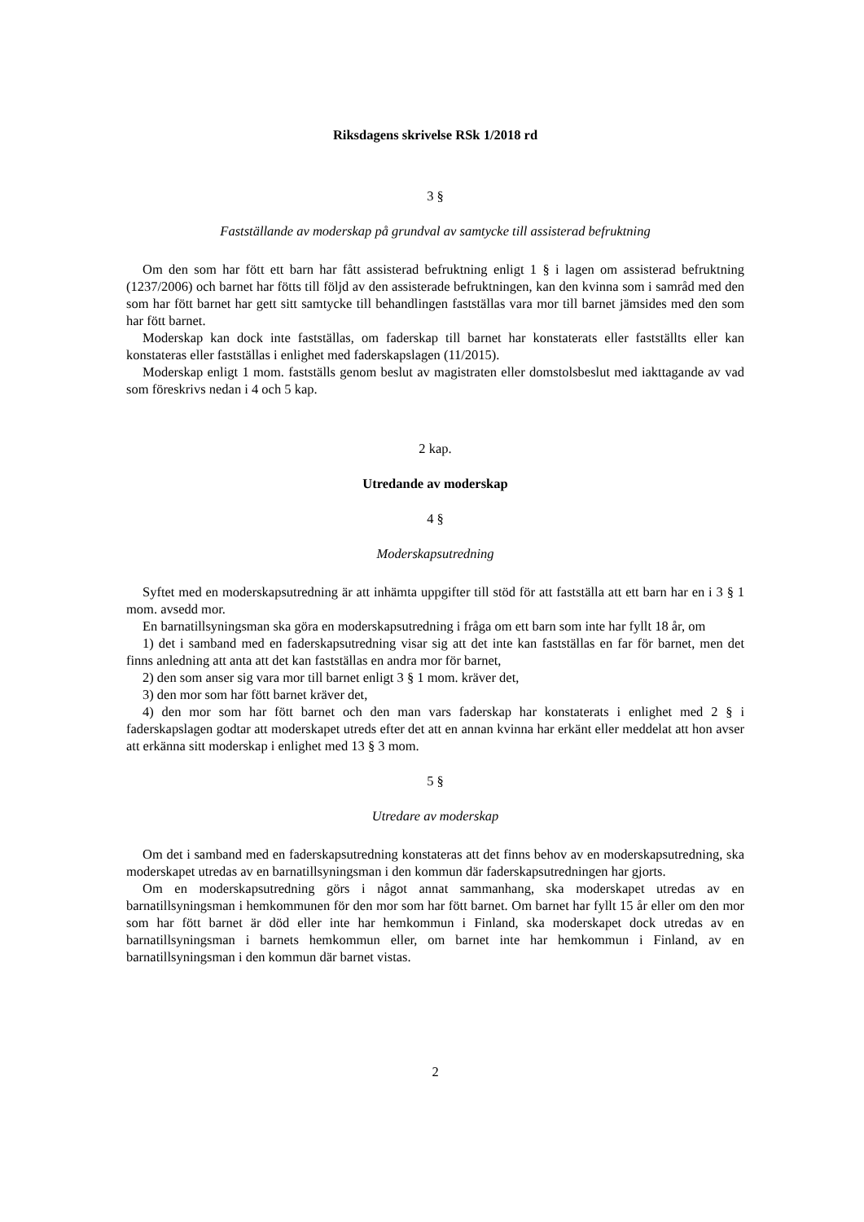Riksdagens skrivelse RSk 1/2018 rd
3 §
Fastställande av moderskap på grundval av samtycke till assisterad befruktning
Om den som har fött ett barn har fått assisterad befruktning enligt 1 § i lagen om assisterad befruktning (1237/2006) och barnet har fötts till följd av den assisterade befruktningen, kan den kvinna som i samråd med den som har fött barnet har gett sitt samtycke till behandlingen fastställas vara mor till barnet jämsides med den som har fött barnet.
Moderskap kan dock inte fastställas, om faderskap till barnet har konstaterats eller fastställts eller kan konstateras eller fastställas i enlighet med faderskapslagen (11/2015).
Moderskap enligt 1 mom. fastställs genom beslut av magistraten eller domstolsbeslut med iakttagande av vad som föreskrivs nedan i 4 och 5 kap.
2 kap.
Utredande av moderskap
4 §
Moderskapsutredning
Syftet med en moderskapsutredning är att inhämta uppgifter till stöd för att fastställa att ett barn har en i 3 § 1 mom. avsedd mor.
En barnatillsyningsman ska göra en moderskapsutredning i fråga om ett barn som inte har fyllt 18 år, om
1) det i samband med en faderskapsutredning visar sig att det inte kan fastställas en far för barnet, men det finns anledning att anta att det kan fastställas en andra mor för barnet,
2) den som anser sig vara mor till barnet enligt 3 § 1 mom. kräver det,
3) den mor som har fött barnet kräver det,
4) den mor som har fött barnet och den man vars faderskap har konstaterats i enlighet med 2 § i faderskapslagen godtar att moderskapet utreds efter det att en annan kvinna har erkänt eller meddelat att hon avser att erkänna sitt moderskap i enlighet med 13 § 3 mom.
5 §
Utredare av moderskap
Om det i samband med en faderskapsutredning konstateras att det finns behov av en moderskapsutredning, ska moderskapet utredas av en barnatillsyningsman i den kommun där faderskapsutredningen har gjorts.
Om en moderskapsutredning görs i något annat sammanhang, ska moderskapet utredas av en barnatillsyningsman i hemkommunen för den mor som har fött barnet. Om barnet har fyllt 15 år eller om den mor som har fött barnet är död eller inte har hemkommun i Finland, ska moderskapet dock utredas av en barnatillsyningsman i barnets hemkommun eller, om barnet inte har hemkommun i Finland, av en barnatillsyningsman i den kommun där barnet vistas.
2